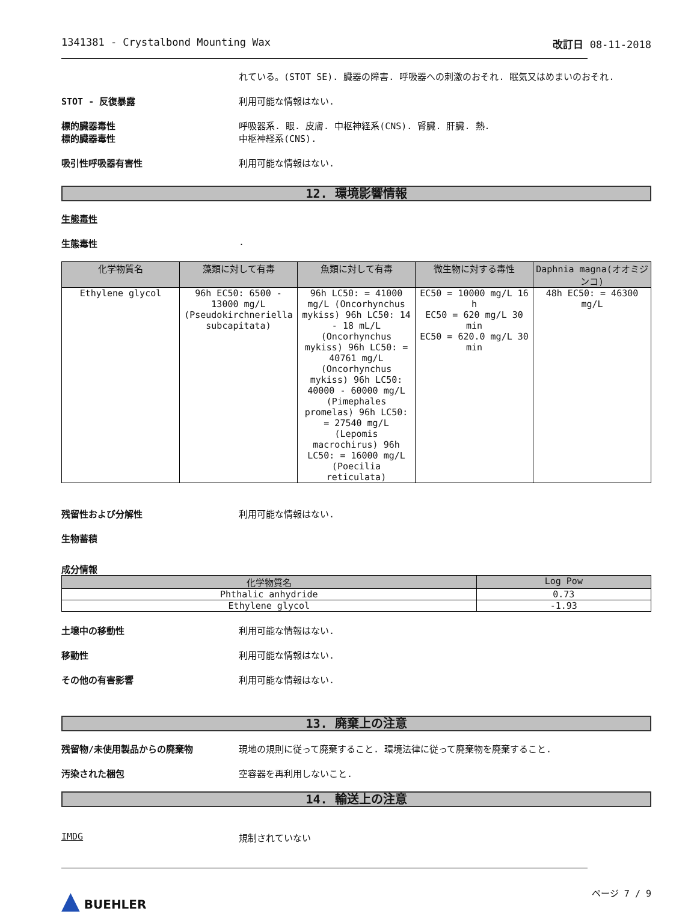1341381 - Crystalbond Mounting Wax 改訂日 08-11-2018
れている。(STOT SE). 臓器の障害. 呼吸器への刺激のおそれ. 眠気又はめまいのおそれ.
STOT - 反復暴露 利用可能な情報はない.
標的臓器毒性
標的臓器毒性
呼吸器系. 眼. 皮膚. 中枢神経系(CNS). 腎臓. 肝臓. 熱.
中枢神経系(CNS).
吸引性呼吸器有害性 利用可能な情報はない.
12. 環境影響情報
生態毒性
生態毒性 .
| 化学物質名 | 藻類に対して有毒 | 魚類に対して有毒 | 微生物に対する毒性 | Daphnia magna(オオミジンコ) |
| --- | --- | --- | --- | --- |
| Ethylene glycol | 96h EC50: 6500 - 13000 mg/L (Pseudokirchneriella subcapitata) | 96h LC50: = 41000 mg/L (Oncorhynchus mykiss) 96h LC50: 14 - 18 mL/L (Oncorhynchus mykiss) 96h LC50: = 40761 mg/L (Oncorhynchus mykiss) 96h LC50: 40000 - 60000 mg/L (Pimephales promelas) 96h LC50: = 27540 mg/L (Lepomis macrochirus) 96h LC50: = 16000 mg/L (Poecilia reticulata) | EC50 = 10000 mg/L 16 h EC50 = 620 mg/L 30 min EC50 = 620.0 mg/L 30 min | 48h EC50: = 46300 mg/L |
残留性および分解性 利用可能な情報はない.
生物蓄積
成分情報
| 化学物質名 | Log Pow |
| --- | --- |
| Phthalic anhydride | 0.73 |
| Ethylene glycol | -1.93 |
土壌中の移動性 利用可能な情報はない.
移動性 利用可能な情報はない.
その他の有害影響 利用可能な情報はない.
13. 廃棄上の注意
残留物/未使用製品からの廃棄物 現地の規則に従って廃棄すること. 環境法律に従って廃棄物を廃棄すること.
汚染された梱包 空容器を再利用しないこと.
14. 輸送上の注意
IMDG 規制されていない
▲ BUEHLER
ページ 7 / 9